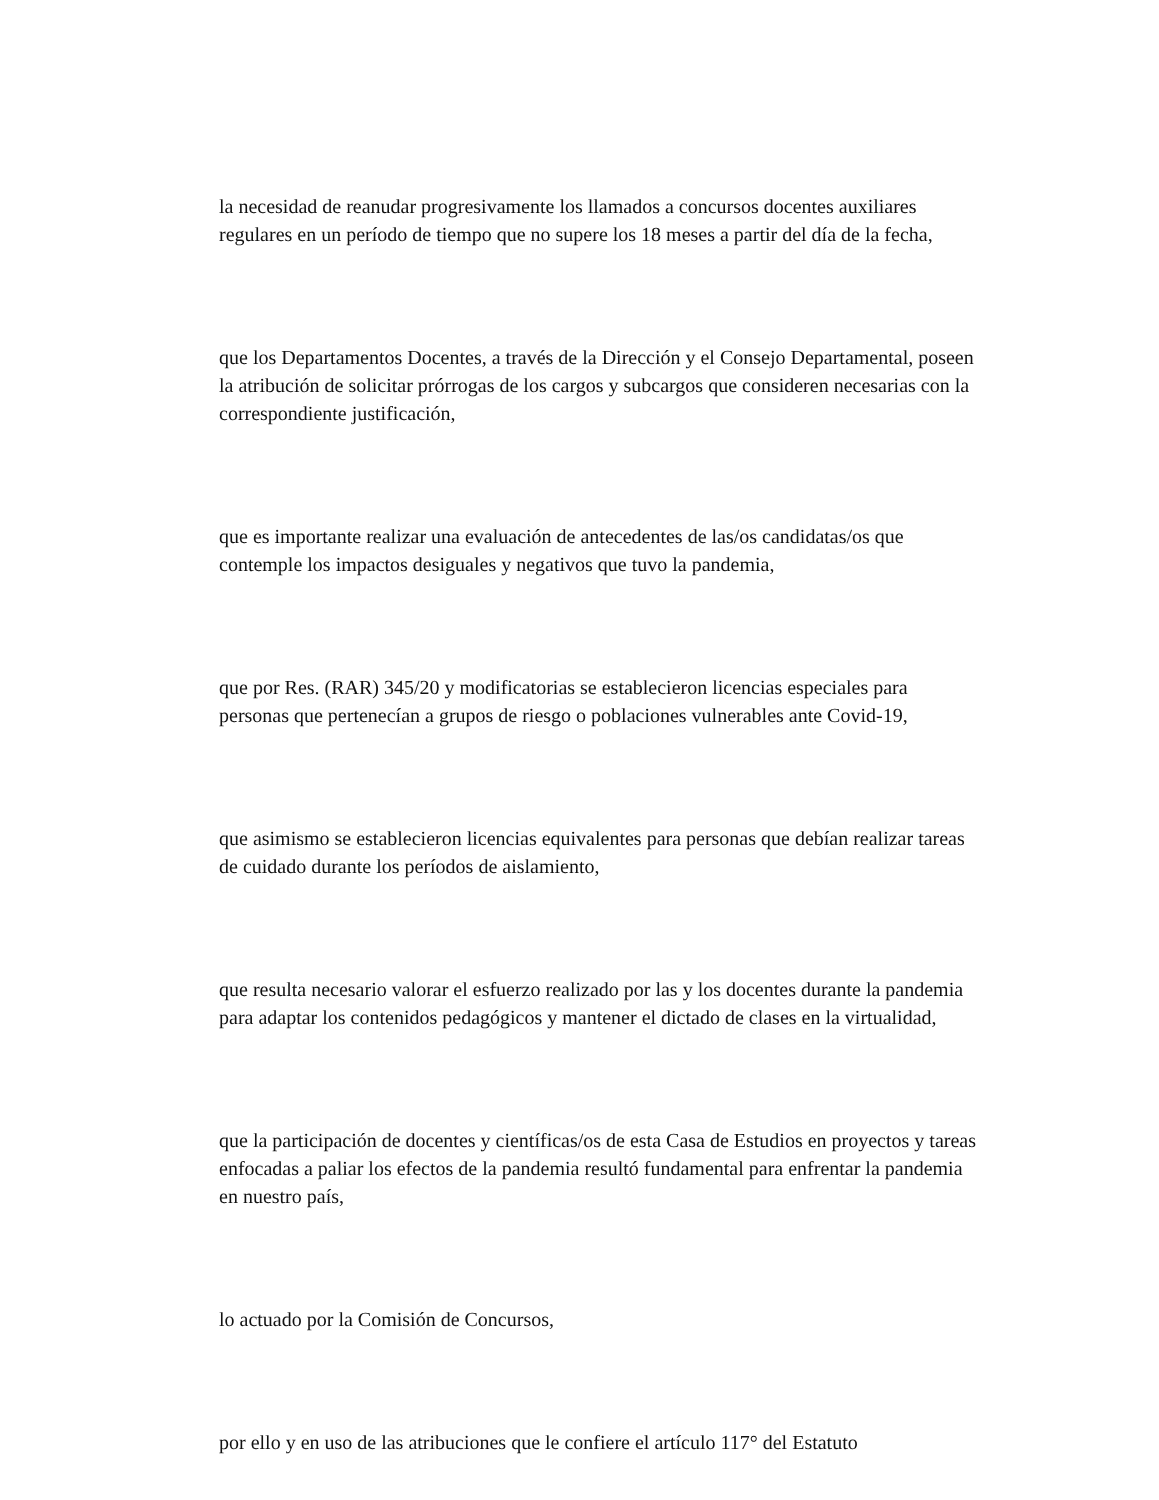la necesidad de reanudar progresivamente los llamados a concursos docentes auxiliares regulares en un período de tiempo que no supere los 18 meses a partir del día de la fecha,
que los Departamentos Docentes, a través de la Dirección y el Consejo Departamental, poseen la atribución de solicitar prórrogas de los cargos y subcargos que consideren necesarias con la correspondiente justificación,
que es importante realizar una evaluación de antecedentes de las/os candidatas/os que contemple los impactos desiguales y negativos que tuvo la pandemia,
que por Res. (RAR) 345/20 y modificatorias se establecieron licencias especiales para personas que pertenecían a grupos de riesgo o poblaciones vulnerables ante Covid-19,
que asimismo se establecieron licencias equivalentes para personas que debían realizar tareas de cuidado durante los períodos de aislamiento,
que resulta necesario valorar el esfuerzo realizado por las y los docentes durante la pandemia para adaptar los contenidos pedagógicos y mantener el dictado de clases en la virtualidad,
que la participación de docentes y científicas/os de esta Casa de Estudios en proyectos y tareas enfocadas a paliar los efectos de la pandemia resultó fundamental para enfrentar la pandemia en nuestro país,
lo actuado por la Comisión de Concursos,
por ello y en uso de las atribuciones que le confiere el artículo 117° del Estatuto